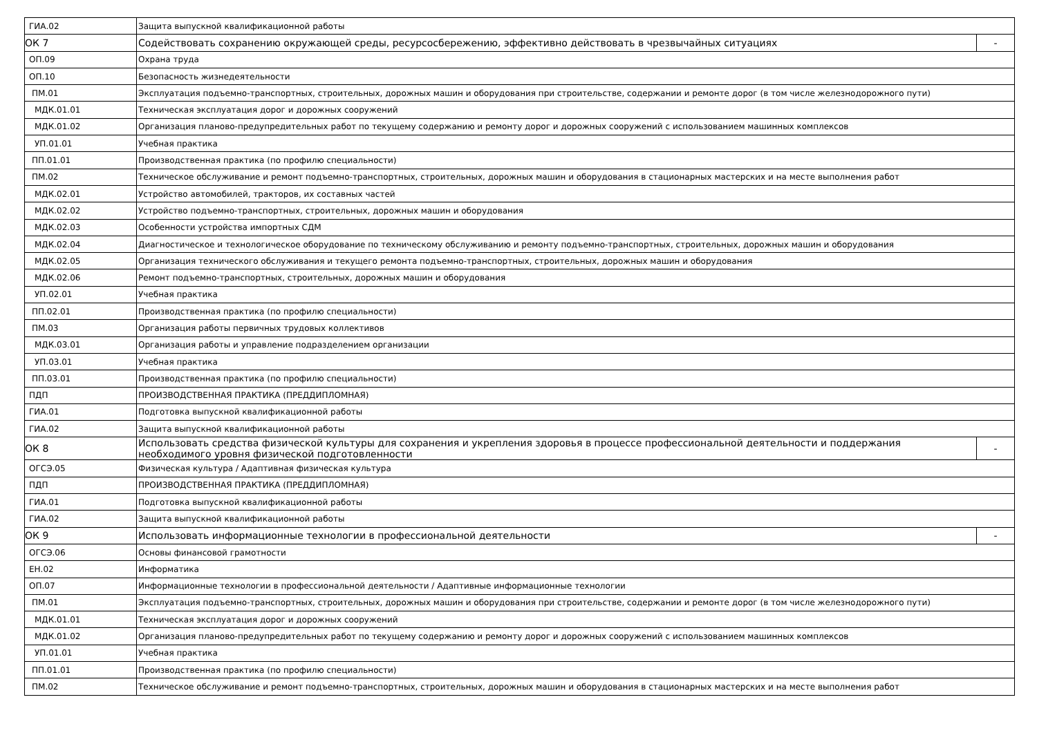| ГИА.02 | Защита выпускной квалификационной работы | |
| ОК 7 | Содействовать сохранению окружающей среды, ресурсосбережению, эффективно действовать в чрезвычайных ситуациях | - |
| ОП.09 | Охрана труда | |
| ОП.10 | Безопасность жизнедеятельности | |
| ПМ.01 | Эксплуатация подъемно-транспортных, строительных, дорожных машин и оборудования при строительстве, содержании и ремонте дорог (в том числе железнодорожного пути) | |
| МДК.01.01 | Техническая эксплуатация дорог и дорожных сооружений | |
| МДК.01.02 | Организация планово-предупредительных работ по текущему содержанию и ремонту дорог и дорожных сооружений с использованием машинных комплексов | |
| УП.01.01 | Учебная практика | |
| ПП.01.01 | Производственная практика (по профилю специальности) | |
| ПМ.02 | Техническое обслуживание и ремонт подъемно-транспортных, строительных, дорожных машин и оборудования в стационарных мастерских и на месте выполнения работ | |
| МДК.02.01 | Устройство автомобилей, тракторов, их составных частей | |
| МДК.02.02 | Устройство подъемно-транспортных, строительных, дорожных машин и оборудования | |
| МДК.02.03 | Особенности устройства импортных СДМ | |
| МДК.02.04 | Диагностическое и технологическое оборудование по техническому обслуживанию и ремонту подъемно-транспортных, строительных, дорожных машин и оборудования | |
| МДК.02.05 | Организация технического обслуживания и текущего ремонта подъемно-транспортных, строительных, дорожных машин и оборудования | |
| МДК.02.06 | Ремонт подъемно-транспортных, строительных, дорожных машин и оборудования | |
| УП.02.01 | Учебная практика | |
| ПП.02.01 | Производственная практика (по профилю специальности) | |
| ПМ.03 | Организация работы первичных трудовых коллективов | |
| МДК.03.01 | Организация работы и управление подразделением организации | |
| УП.03.01 | Учебная практика | |
| ПП.03.01 | Производственная практика (по профилю специальности) | |
| ПДП | ПРОИЗВОДСТВЕННАЯ ПРАКТИКА (ПРЕДДИПЛОМНАЯ) | |
| ГИА.01 | Подготовка выпускной квалификационной работы | |
| ГИА.02 | Защита выпускной квалификационной работы | |
| ОК 8 | Использовать средства физической культуры для сохранения и укрепления здоровья в процессе профессиональной деятельности и поддержания необходимого уровня физической подготовленности | - |
| ОГСЭ.05 | Физическая культура / Адаптивная физическая культура | |
| ПДП | ПРОИЗВОДСТВЕННАЯ ПРАКТИКА (ПРЕДДИПЛОМНАЯ) | |
| ГИА.01 | Подготовка выпускной квалификационной работы | |
| ГИА.02 | Защита выпускной квалификационной работы | |
| ОК 9 | Использовать информационные технологии в профессиональной деятельности | - |
| ОГСЭ.06 | Основы финансовой грамотности | |
| ЕН.02 | Информатика | |
| ОП.07 | Информационные технологии в профессиональной деятельности / Адаптивные информационные технологии | |
| ПМ.01 | Эксплуатация подъемно-транспортных, строительных, дорожных машин и оборудования при строительстве, содержании и ремонте дорог (в том числе железнодорожного пути) | |
| МДК.01.01 | Техническая эксплуатация дорог и дорожных сооружений | |
| МДК.01.02 | Организация планово-предупредительных работ по текущему содержанию и ремонту дорог и дорожных сооружений с использованием машинных комплексов | |
| УП.01.01 | Учебная практика | |
| ПП.01.01 | Производственная практика (по профилю специальности) | |
| ПМ.02 | Техническое обслуживание и ремонт подъемно-транспортных, строительных, дорожных машин и оборудования в стационарных мастерских и на месте выполнения работ | |